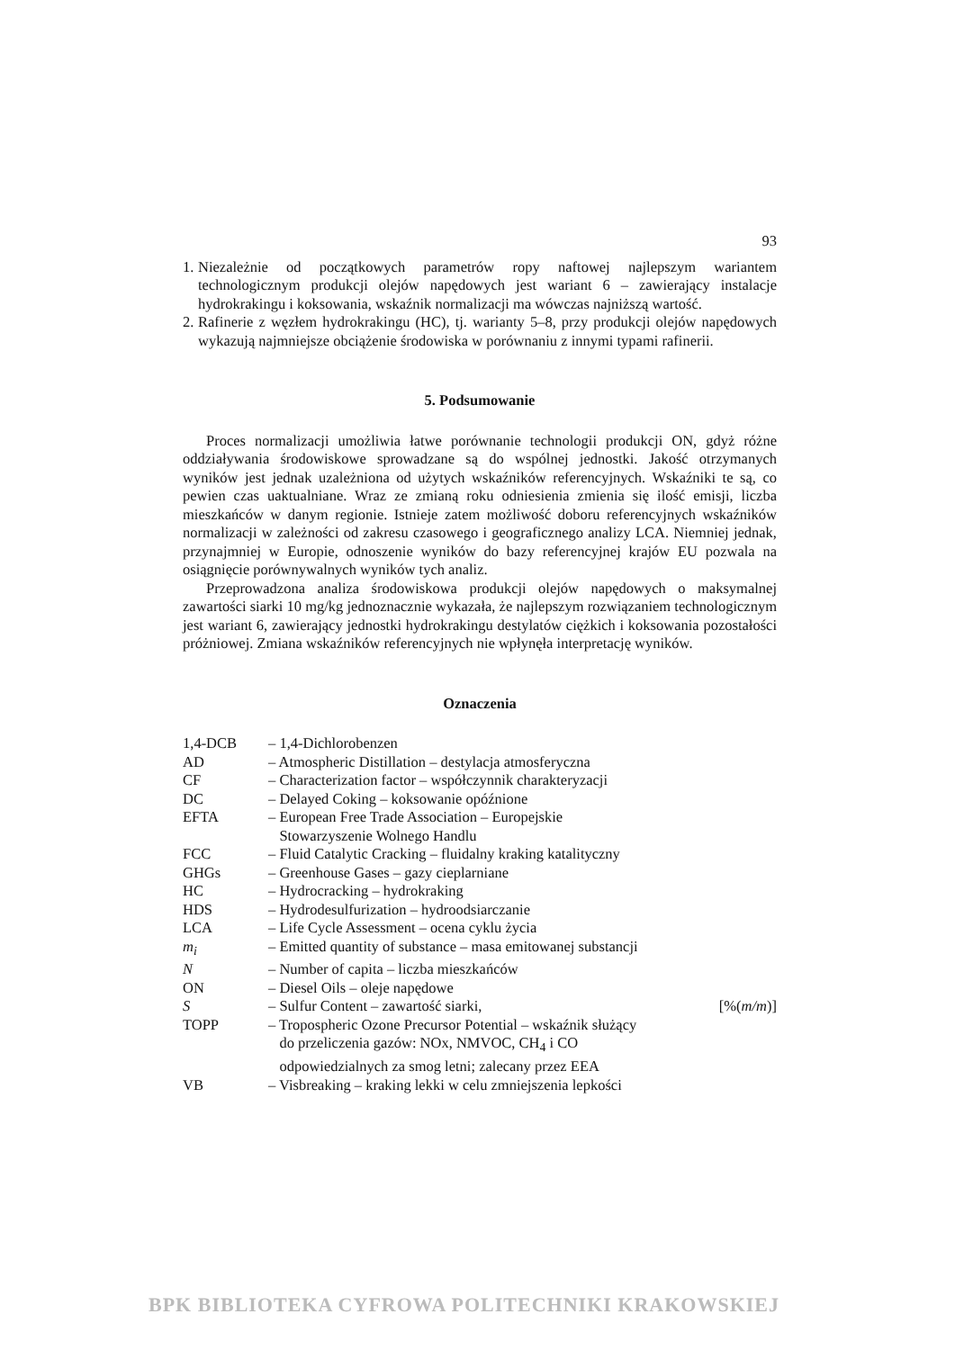93
1. Niezależnie od początkowych parametrów ropy naftowej najlepszym wariantem technologicznym produkcji olejów napędowych jest wariant 6 – zawierający instalacje hydrokrakingu i koksowania, wskaźnik normalizacji ma wówczas najniższą wartość.
2. Rafinerie z węzłem hydrokrakingu (HC), tj. warianty 5–8, przy produkcji olejów napędowych wykazują najmniejsze obciążenie środowiska w porównaniu z innymi typami rafinerii.
5. Podsumowanie
Proces normalizacji umożliwia łatwe porównanie technologii produkcji ON, gdyż różne oddziaływania środowiskowe sprowadzane są do wspólnej jednostki. Jakość otrzymanych wyników jest jednak uzależniona od użytych wskaźników referencyjnych. Wskaźniki te są, co pewien czas uaktualniane. Wraz ze zmianą roku odniesienia zmienia się ilość emisji, liczba mieszkańców w danym regionie. Istnieje zatem możliwość doboru referencyjnych wskaźników normalizacji w zależności od zakresu czasowego i geograficznego analizy LCA. Niemniej jednak, przynajmniej w Europie, odnoszenie wyników do bazy referencyjnej krajów EU pozwala na osiągnięcie porównywalnych wyników tych analiz.
Przeprowadzona analiza środowiskowa produkcji olejów napędowych o maksymalnej zawartości siarki 10 mg/kg jednoznacznie wykazała, że najlepszym rozwiązaniem technologicznym jest wariant 6, zawierający jednostki hydrokrakingu destylatów ciężkich i koksowania pozostałości próżniowej. Zmiana wskaźników referencyjnych nie wpłynęła interpretację wyników.
Oznaczenia
| 1,4-DCB | – 1,4-Dichlorobenzen | |
| AD | – Atmospheric Distillation – destylacja atmosferyczna | |
| CF | – Characterization factor – współczynnik charakteryzacji | |
| DC | – Delayed Coking – koksowanie opóźnione | |
| EFTA | – European Free Trade Association – Europejskie Stowarzyszenie Wolnego Handlu | |
| FCC | – Fluid Catalytic Cracking – fluidalny kraking katalityczny | |
| GHGs | – Greenhouse Gases – gazy cieplarniane | |
| HC | – Hydrocracking – hydrokraking | |
| HDS | – Hydrodesulfurization – hydroodsiarczanie | |
| LCA | – Life Cycle Assessment – ocena cyklu życia | |
| m<sub>i</sub> | – Emitted quantity of substance – masa emitowanej substancji | |
| N | – Number of capita – liczba mieszkańców | |
| ON | – Diesel Oils – oleje napędowe | |
| S | – Sulfur Content – zawartość siarki, | [%( m/m )] |
| TOPP | – Tropospheric Ozone Precursor Potential – wskaźnik służący do przeliczenia gazów: NOx, NMVOC, CH<sub>4</sub> i CO odpowiedzialnych za smog letni; zalecany przez EEA | |
| VB | – Visbreaking – kraking lekki w celu zmniejszenia lepkości | |
BPK BIBLIOTEKA CYFROWA POLITECHNIKI KRAKOWSKIEJ